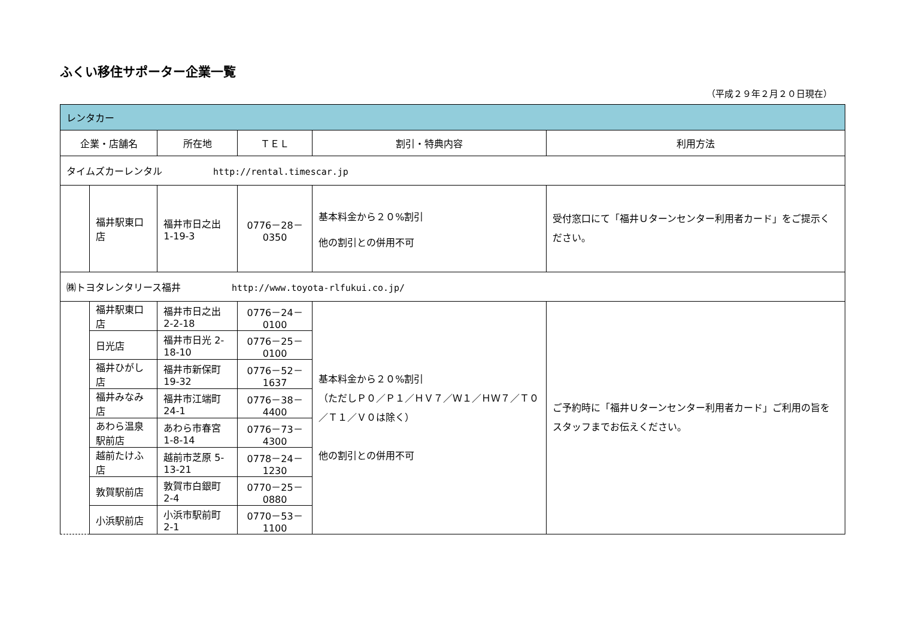ふくい移住サポーター企業一覧
（平成２９年２月２０日現在）
| レンタカー | | | | | |
| 企業・店舗名 | | 所在地 | ＴＥＬ | 割引・特典内容 | 利用方法 |
| タイムズカーレンタル http://rental.timescar.jp | | | | | |
| | 福井駅東口店 | 福井市日之出 1-19-3 | 0776－28－0350 | 基本料金から２０%割引 他の割引との併用不可 | 受付窓口にて「福井Ｕターンセンター利用者カード」をご提示ください。 |
| ㈱トヨタレンタリース福井 http://www.toyota-rlfukui.co.jp/ | | | | | |
| | 福井駅東口店 | 福井市日之出 2-2-18 | 0776－24－0100 | 基本料金から２０%割引 （ただしＰ０／Ｐ１／ＨＶ７／Ｗ１／ＨＷ７／Ｔ０／Ｔ１／Ｖ０は除く） 他の割引との併用不可 | ご予約時に「福井Ｕターンセンター利用者カード」ご利用の旨をスタッフまでお伝えください。 |
| | 日光店 | 福井市日光 2-18-10 | 0776－25－0100 | | |
| | 福井ひがし店 | 福井市新保町 19-32 | 0776－52－1637 | | |
| | 福井みなみ店 | 福井市江端町 24-1 | 0776－38－4400 | | |
| | あわら温泉駅前店 | あわら市春宮 1-8-14 | 0776－73－4300 | | |
| | 越前たけふ店 | 越前市芝原 5-13-21 | 0778－24－1230 | | |
| | 敦賀駅前店 | 敦賀市白銀町 2-4 | 0770－25－0880 | | |
| | 小浜駅前店 | 小浜市駅前町 2-1 | 0770－53－1100 | | |